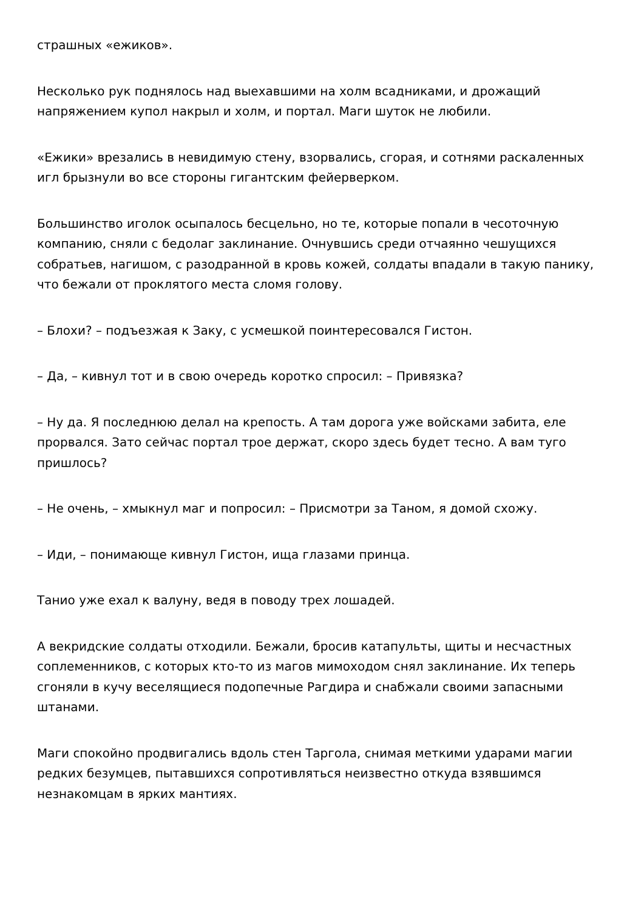страшных «ежиков».
Несколько рук поднялось над выехавшими на холм всадниками, и дрожащий напряжением купол накрыл и холм, и портал. Маги шуток не любили.
«Ежики» врезались в невидимую стену, взорвались, сгорая, и сотнями раскаленных игл брызнули во все стороны гигантским фейерверком.
Большинство иголок осыпалось бесцельно, но те, которые попали в чесоточную компанию, сняли с бедолаг заклинание. Очнувшись среди отчаянно чешущихся собратьев, нагишом, с разодранной в кровь кожей, солдаты впадали в такую панику, что бежали от проклятого места сломя голову.
– Блохи? – подъезжая к Заку, с усмешкой поинтересовался Гистон.
– Да, – кивнул тот и в свою очередь коротко спросил: – Привязка?
– Ну да. Я последнюю делал на крепость. А там дорога уже войсками забита, еле прорвался. Зато сейчас портал трое держат, скоро здесь будет тесно. А вам туго пришлось?
– Не очень, – хмыкнул маг и попросил: – Присмотри за Таном, я домой схожу.
– Иди, – понимающе кивнул Гистон, ища глазами принца.
Танио уже ехал к валуну, ведя в поводу трех лошадей.
А векридские солдаты отходили. Бежали, бросив катапульты, щиты и несчастных соплеменников, с которых кто-то из магов мимоходом снял заклинание. Их теперь сгоняли в кучу веселящиеся подопечные Рагдира и снабжали своими запасными штанами.
Маги спокойно продвигались вдоль стен Таргола, снимая меткими ударами магии редких безумцев, пытавшихся сопротивляться неизвестно откуда взявшимся незнакомцам в ярких мантиях.